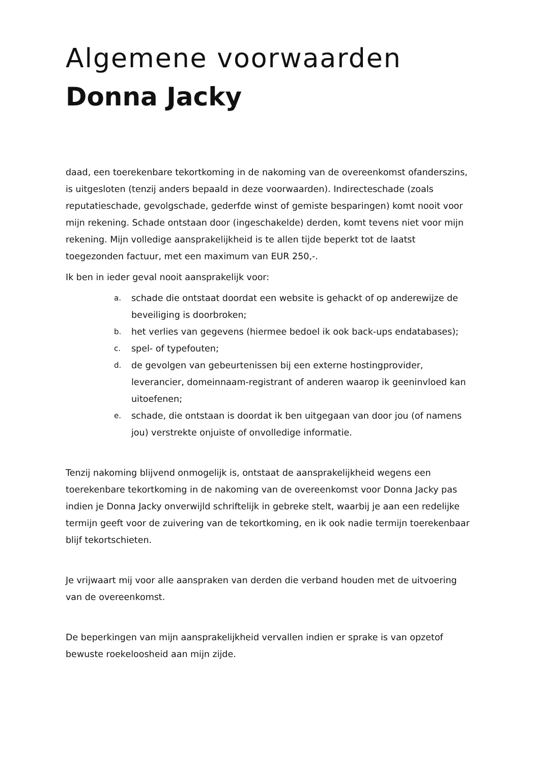Algemene voorwaarden
Donna Jacky
daad, een toerekenbare tekortkoming in de nakoming van de overeenkomst ofanderszins, is uitgesloten (tenzij anders bepaald in deze voorwaarden). Indirecteschade (zoals reputatieschade, gevolgschade, gederfde winst of gemiste besparingen) komt nooit voor mijn rekening. Schade ontstaan door (ingeschakelde) derden, komt tevens niet voor mijn rekening. Mijn volledige aansprakelijkheid is te allen tijde beperkt tot de laatst toegezonden factuur, met een maximum van EUR 250,-.
Ik ben in ieder geval nooit aansprakelijk voor:
a. schade die ontstaat doordat een website is gehackt of op anderewijze de beveiliging is doorbroken;
b. het verlies van gegevens (hiermee bedoel ik ook back-ups endatabases);
c. spel- of typefouten;
d. de gevolgen van gebeurtenissen bij een externe hostingprovider, leverancier, domeinnaam-registrant of anderen waarop ik geeninvloed kan uitoefenen;
e. schade, die ontstaan is doordat ik ben uitgegaan van door jou (of namens jou) verstrekte onjuiste of onvolledige informatie.
Tenzij nakoming blijvend onmogelijk is, ontstaat de aansprakelijkheid wegens een toerekenbare tekortkoming in de nakoming van de overeenkomst voor Donna Jacky pas indien je Donna Jacky onverwijld schriftelijk in gebreke stelt, waarbij je aan een redelijke termijn geeft voor de zuivering van de tekortkoming, en ik ook nadie termijn toerekenbaar blijf tekortschieten.
Je vrijwaart mij voor alle aanspraken van derden die verband houden met de uitvoering van de overeenkomst.
De beperkingen van mijn aansprakelijkheid vervallen indien er sprake is van opzetof bewuste roekeloosheid aan mijn zijde.